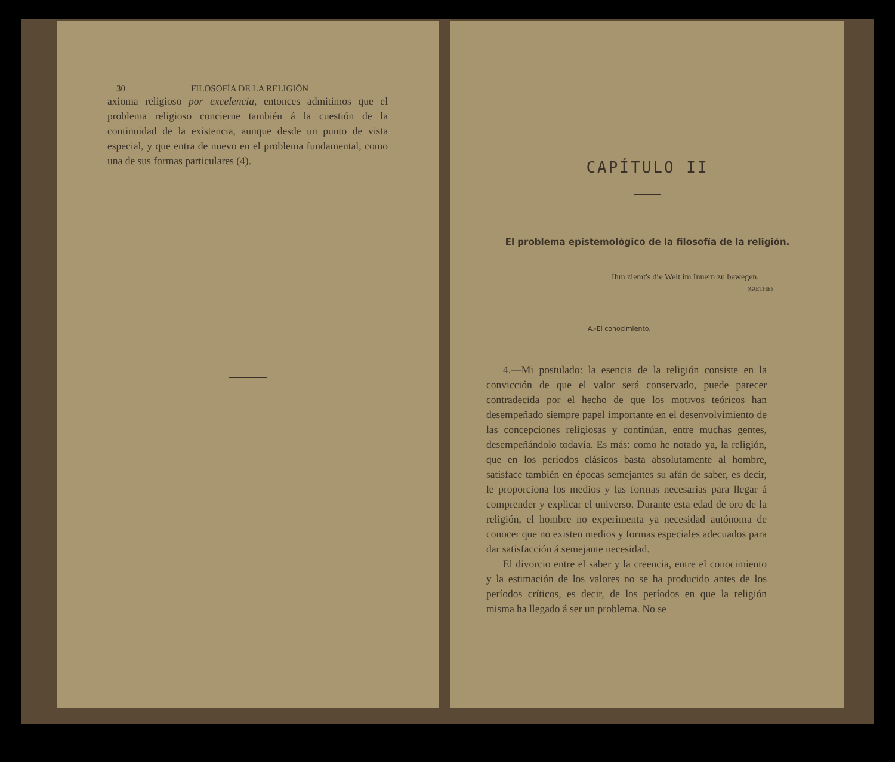30 FILOSOFÍA DE LA RELIGIÓN
axioma religioso por excelencia, entonces admitimos que el problema religioso concierne también á la cuestión de la continuidad de la existencia, aunque desde un punto de vista especial, y que entra de nuevo en el problema fundamental, como una de sus formas particulares (4).
CAPÍTULO II
El problema epistemológico de la filosofía de la religión.
Ihm ziemt's die Welt im Innern zu bewegen.
(GŒTHE)
A.-El conocimiento.
4.—Mi postulado: la esencia de la religión consiste en la convicción de que el valor será conservado, puede parecer contradecida por el hecho de que los motivos teóricos han desempeñado siempre papel importante en el desenvolvimiento de las concepciones religiosas y continúan, entre muchas gentes, desempeñándolo todavía. Es más: como he notado ya, la religión, que en los períodos clásicos basta absolutamente al hombre, satisface también en épocas semejantes su afán de saber, es decir, le proporciona los medios y las formas necesarias para llegar á comprender y explicar el universo. Durante esta edad de oro de la religión, el hombre no experimenta ya necesidad autónoma de conocer que no existen medios y formas especiales adecuados para dar satisfacción á semejante necesidad.
El divorcio entre el saber y la creencia, entre el conocimiento y la estimación de los valores no se ha producido antes de los períodos críticos, es decir, de los períodos en que la religión misma ha llegado á ser un problema. No se